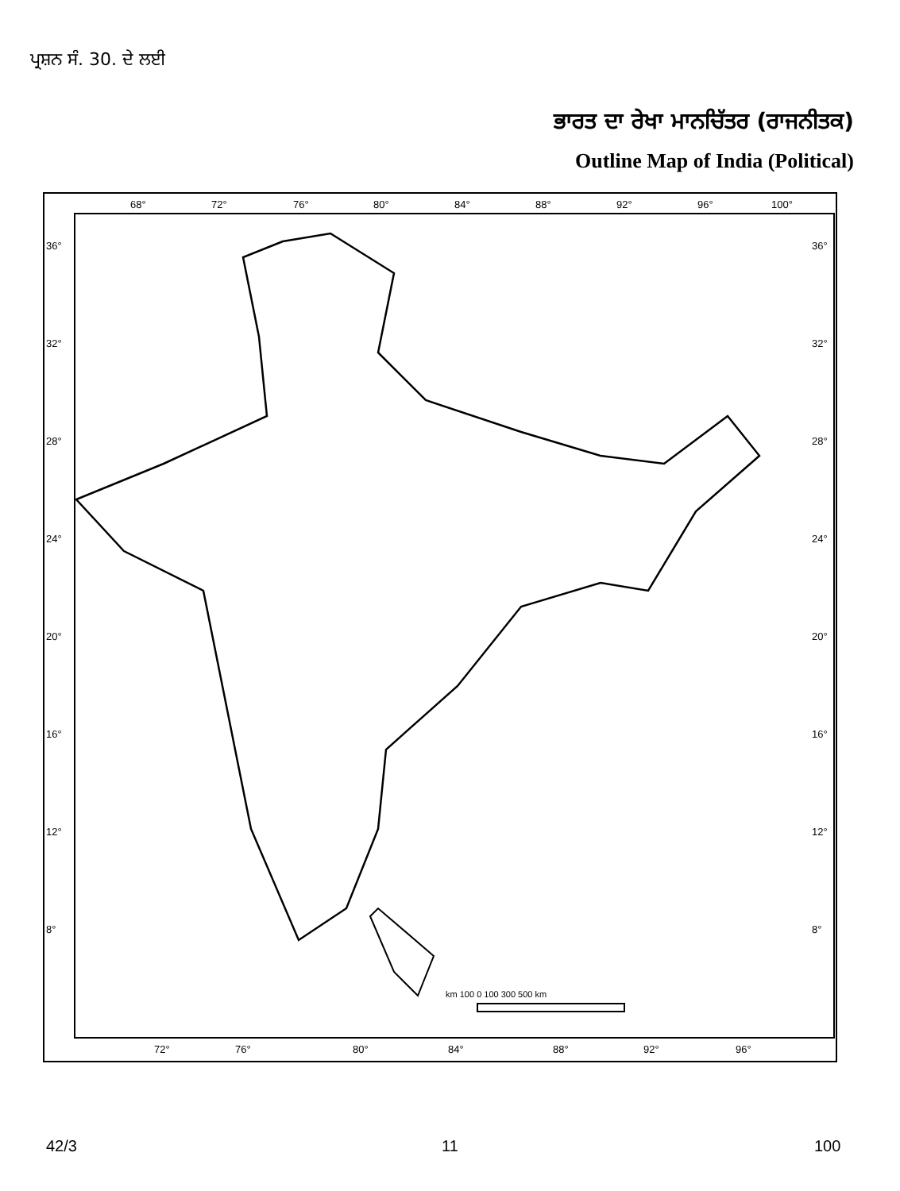ਪ੍ਰਸ਼ਨ ਸੰ. 30. ਦੇ ਲਈ
ਭਾਰਤ ਦਾ ਰੇਖਾ ਮਾਨਚਿੱਤਰ (ਰਾਜਨੀਤਕ)
Outline Map of India (Political)
68°
72°
76°
80°
84°
88°
92°
96°
100°
36°
32°
28°
24°
20°
16°
12°
8°
36°
32°
28°
24°
20°
16°
12°
8°
72°
76°
80°
84°
88°
92°
96°
km 100 0 100 300 500 km
42/3 11 100